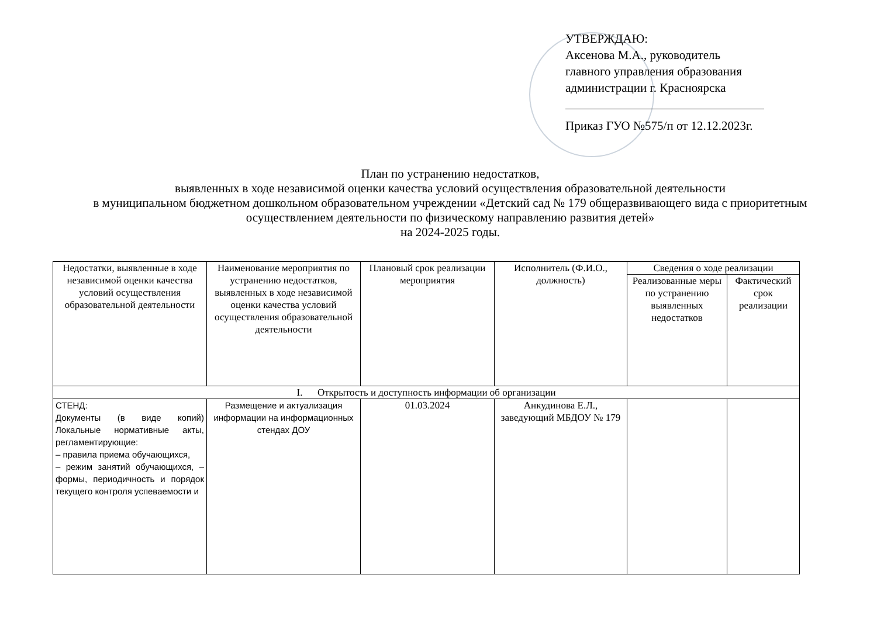УТВЕРЖДАЮ:
Аксенова М.А., руководитель
главного управления образования
администрации г. Красноярска
Приказ ГУО №575/п от 12.12.2023г.
План по устранению недостатков,
выявленных в ходе независимой оценки качества условий осуществления образовательной деятельности
в муниципальном бюджетном дошкольном образовательном учреждении «Детский сад № 179 общеразвивающего вида с приоритетным осуществлением деятельности по физическому направлению развития детей»
на 2024-2025 годы.
| Недостатки, выявленные в ходе независимой оценки качества условий осуществления образовательной деятельности | Наименование мероприятия по устранению недостатков, выявленных в ходе независимой оценки качества условий осуществления образовательной деятельности | Плановый срок реализации мероприятия | Исполнитель (Ф.И.О., должность) | Сведения о ходе реализации | |
| --- | --- | --- | --- | --- | --- |
| | | | | Реализованные меры по устранению выявленных недостатков | Фактический срок реализации |
| I. Открытость и доступность информации об организации | | | | | |
| СТЕНД: Документы (в виде копий) Локальные нормативные акты, регламентирующие: – правила приема обучающихся, – режим занятий обучающихся, – формы, периодичность и порядок текущего контроля успеваемости и | Размещение и актуализация информации на информационных стендах ДОУ | 01.03.2024 | Анкудинова Е.Л., заведующий МБДОУ № 179 | | |